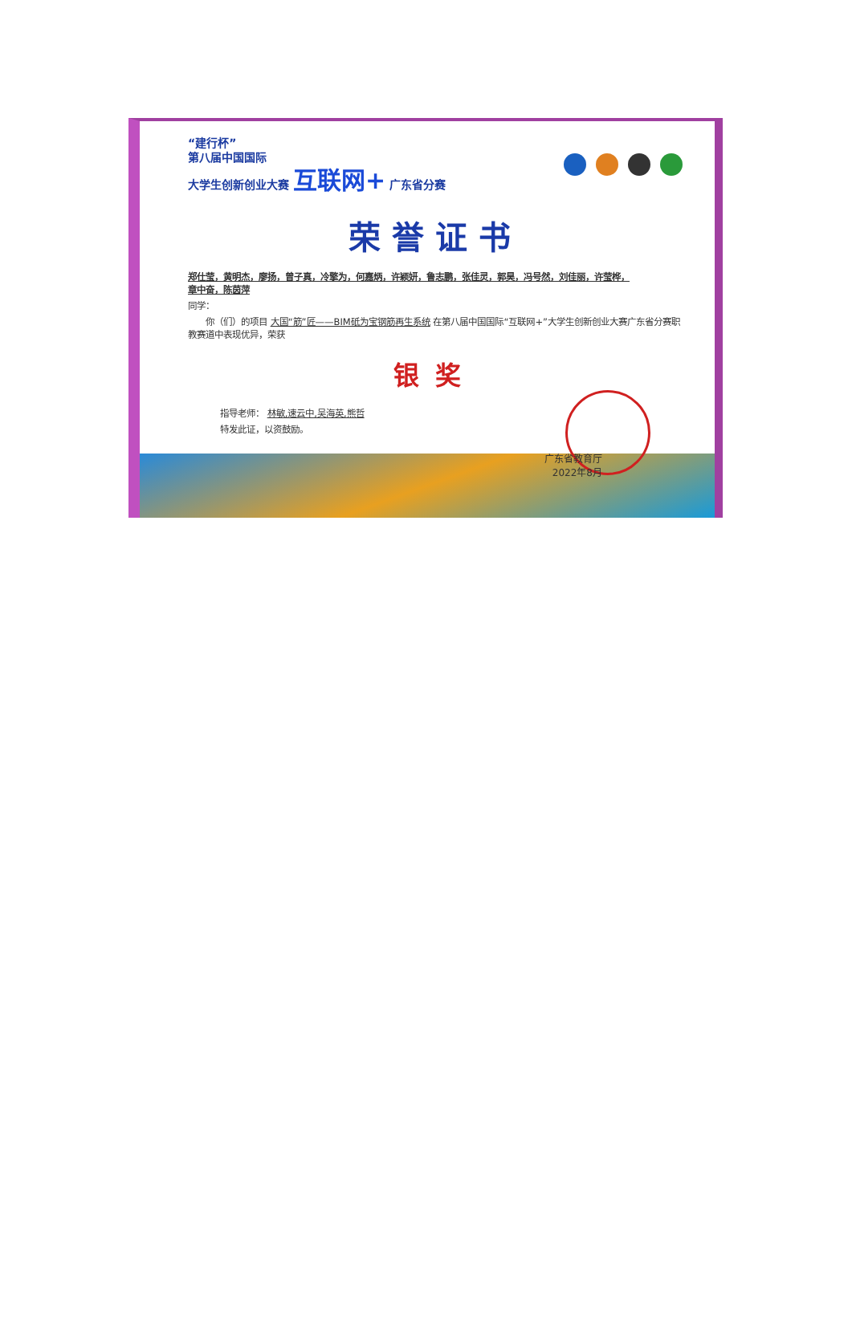“建行杯”
第八届中国国际
大学生创新创业大赛 互联网+ 广东省分赛
荣誉证书
郑仕莹，黄明杰，廖扬，曾子真，冷擎为，何嘉炳，许颖妍，鲁志鹏，张佳灵，郭昊，冯号然，刘佳丽，许莹桦，
章中奋，陈茵萍
同学：
　　你（们）的项目 大国“筋”匠——BIM砥为宝钢筋再生系统 在第八届中国国际“互联网+”大学生创新创业大赛广东省分赛职教赛道中表现优异，荣获
银奖
指导老师： 林敏,速云中,吴海英,熊哲
特发此证，以资鼓励。
广东省教育厅
2022年8月